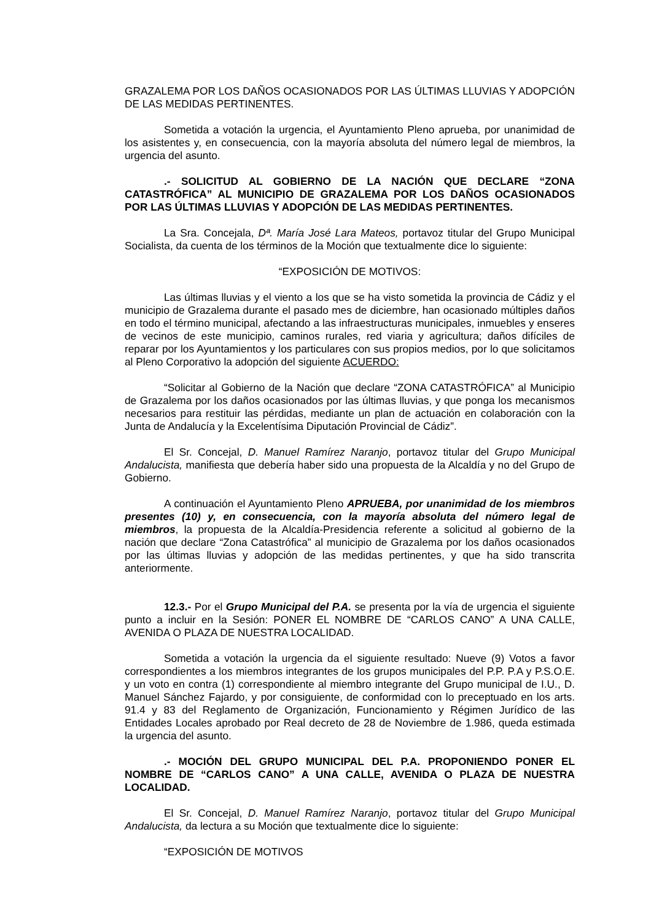GRAZALEMA POR LOS DAÑOS OCASIONADOS POR LAS ÚLTIMAS LLUVIAS Y ADOPCIÓN DE LAS MEDIDAS PERTINENTES.
Sometida a votación la urgencia, el Ayuntamiento Pleno aprueba, por unanimidad de los asistentes y, en consecuencia, con la mayoría absoluta del número legal de miembros, la urgencia del asunto.
.- SOLICITUD AL GOBIERNO DE LA NACIÓN QUE DECLARE “ZONA CATASTRÓFICA” AL MUNICIPIO DE GRAZALEMA POR LOS DAÑOS OCASIONADOS POR LAS ÚLTIMAS LLUVIAS Y ADOPCIÓN DE LAS MEDIDAS PERTINENTES.
La Sra. Concejala, Dª. María José Lara Mateos, portavoz titular del Grupo Municipal Socialista, da cuenta de los términos de la Moción que textualmente dice lo siguiente:
“EXPOSICIÓN DE MOTIVOS:
Las últimas lluvias y el viento a los que se ha visto sometida la provincia de Cádiz y el municipio de Grazalema durante el pasado mes de diciembre, han ocasionado múltiples daños en todo el término municipal, afectando a las infraestructuras municipales, inmuebles y enseres de vecinos de este municipio, caminos rurales, red viaria y agricultura; daños difíciles de reparar por los Ayuntamientos y los particulares con sus propios medios, por lo que solicitamos al Pleno Corporativo la adopción del siguiente ACUERDO:
“Solicitar al Gobierno de la Nación que declare “ZONA CATASTRÓFICA” al Municipio de Grazalema por los daños ocasionados por las últimas lluvias, y que ponga los mecanismos necesarios para restituir las pérdidas, mediante un plan de actuación en colaboración con la Junta de Andalucía y la Excelentísima Diputación Provincial de Cádiz”.
El Sr. Concejal, D. Manuel Ramírez Naranjo, portavoz titular del Grupo Municipal Andalucista, manifiesta que debería haber sido una propuesta de la Alcaldía y no del Grupo de Gobierno.
A continuación el Ayuntamiento Pleno APRUEBA, por unanimidad de los miembros presentes (10) y, en consecuencia, con la mayoría absoluta del número legal de miembros, la propuesta de la Alcaldía-Presidencia referente a solicitud al gobierno de la nación que declare “Zona Catastrófica” al municipio de Grazalema por los daños ocasionados por las últimas lluvias y adopción de las medidas pertinentes, y que ha sido transcrita anteriormente.
12.3.- Por el Grupo Municipal del P.A. se presenta por la vía de urgencia el siguiente punto a incluir en la Sesión: PONER EL NOMBRE DE “CARLOS CANO” A UNA CALLE, AVENIDA O PLAZA DE NUESTRA LOCALIDAD.
Sometida a votación la urgencia da el siguiente resultado: Nueve (9) Votos a favor correspondientes a los miembros integrantes de los grupos municipales del P.P. P.A y P.S.O.E. y un voto en contra (1) correspondiente al miembro integrante del Grupo municipal de I.U., D. Manuel Sánchez Fajardo, y por consiguiente, de conformidad con lo preceptuado en los arts. 91.4 y 83 del Reglamento de Organización, Funcionamiento y Régimen Jurídico de las Entidades Locales aprobado por Real decreto de 28 de Noviembre de 1.986, queda estimada la urgencia del asunto.
.- MOCIÓN DEL GRUPO MUNICIPAL DEL P.A. PROPONIENDO PONER EL NOMBRE DE “CARLOS CANO” A UNA CALLE, AVENIDA O PLAZA DE NUESTRA LOCALIDAD.
El Sr. Concejal, D. Manuel Ramírez Naranjo, portavoz titular del Grupo Municipal Andalucista, da lectura a su Moción que textualmente dice lo siguiente:
“EXPOSICIÓN DE MOTIVOS